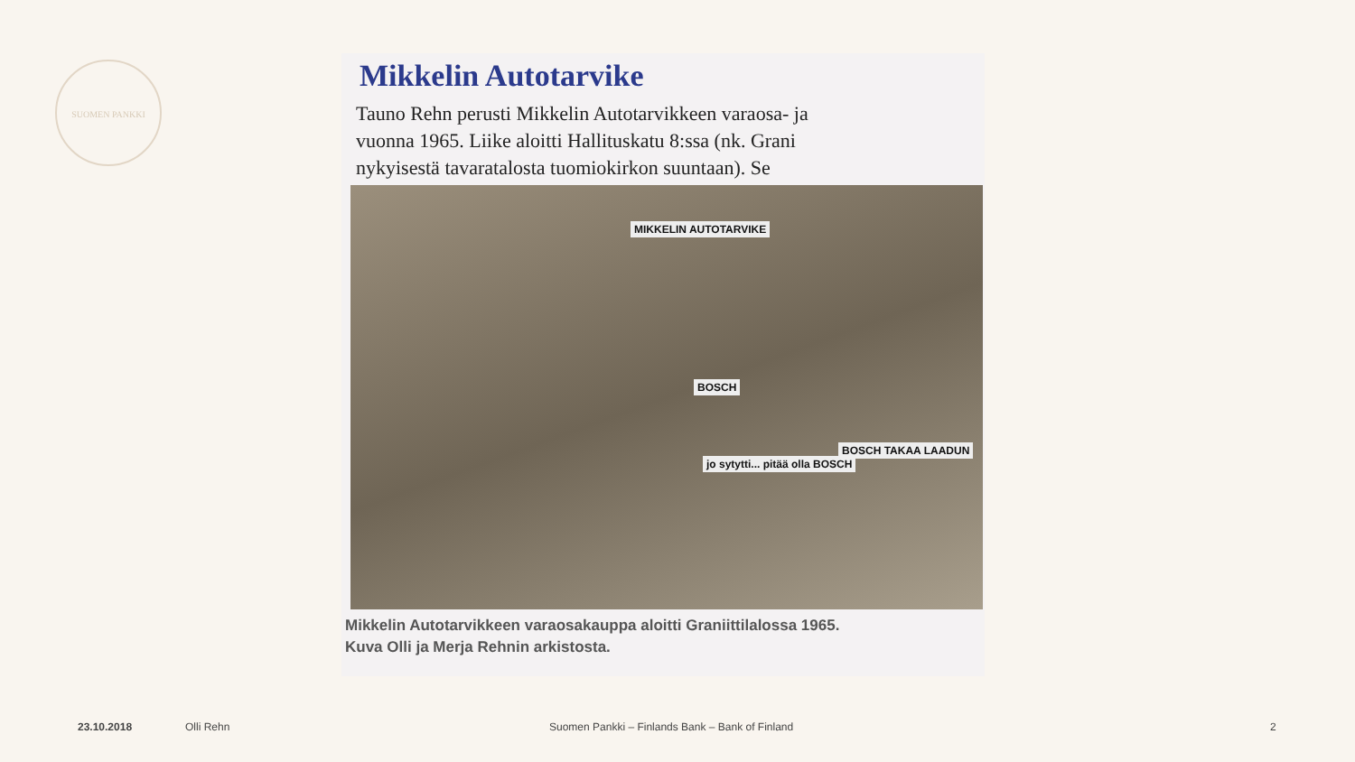SUOMEN PANKKI
Mikkelin Autotarvike
Tauno Rehn perusti Mikkelin Autotarvikkeen varaosa- ja
vuonna 1965. Liike aloitti Hallituskatu 8:ssa (nk. Grani
nykyisestä tavaratalosta tuomiokirkon suuntaan). Se
MIKKELIN AUTOTARVIKE
BOSCH
BOSCH TAKAA LAADUN
jo sytytti... pitää olla BOSCH
Mikkelin Autotarvikkeen varaosakauppa aloitti Graniittilalossa 1965.
Kuva Olli ja Merja Rehnin arkistosta.
23.10.2018 Olli Rehn Suomen Pankki – Finlands Bank – Bank of Finland 2